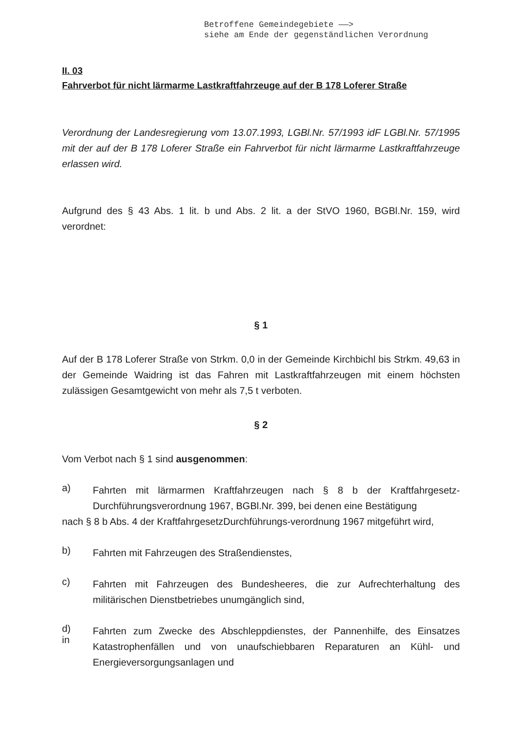Betroffene Gemeindegebiete ——>
siehe am Ende der gegenständlichen Verordnung
II. 03
Fahrverbot für nicht lärmarme Lastkraftfahrzeuge auf der B 178 Loferer Straße
Verordnung der Landesregierung vom 13.07.1993, LGBl.Nr. 57/1993 idF LGBl.Nr. 57/1995 mit der auf der B 178 Loferer Straße ein Fahrverbot für nicht lärmarme Lastkraftfahrzeuge erlassen wird.
Aufgrund des § 43 Abs. 1 lit. b und Abs. 2 lit. a der StVO 1960, BGBl.Nr. 159, wird verordnet:
§ 1
Auf der B 178 Loferer Straße von Strkm. 0,0 in der Gemeinde Kirchbichl bis Strkm. 49,63 in der Gemeinde Waidring ist das Fahren mit Lastkraftfahrzeugen mit einem höchsten zulässigen Gesamtgewicht von mehr als 7,5 t verboten.
§ 2
Vom Verbot nach § 1 sind ausgenommen:
a)
Fahrten mit lärmarmen Kraftfahrzeugen nach § 8 b der Kraftfahrgesetz-Durchführungsverordnung 1967, BGBl.Nr. 399, bei denen eine Bestätigung
nach § 8 b Abs. 4 der KraftfahrgesetzDurchführungs-verordnung 1967 mitgeführt wird,
b)
Fahrten mit Fahrzeugen des Straßendienstes,
c)
Fahrten mit Fahrzeugen des Bundesheeres, die zur Aufrechterhaltung des militärischen Dienstbetriebes unumgänglich sind,
d)
in
Fahrten zum Zwecke des Abschleppdienstes, der Pannenhilfe, des Einsatzes Katastrophenfällen und von unaufschiebbaren Reparaturen an Kühl- und Energieversorgungsanlagen und